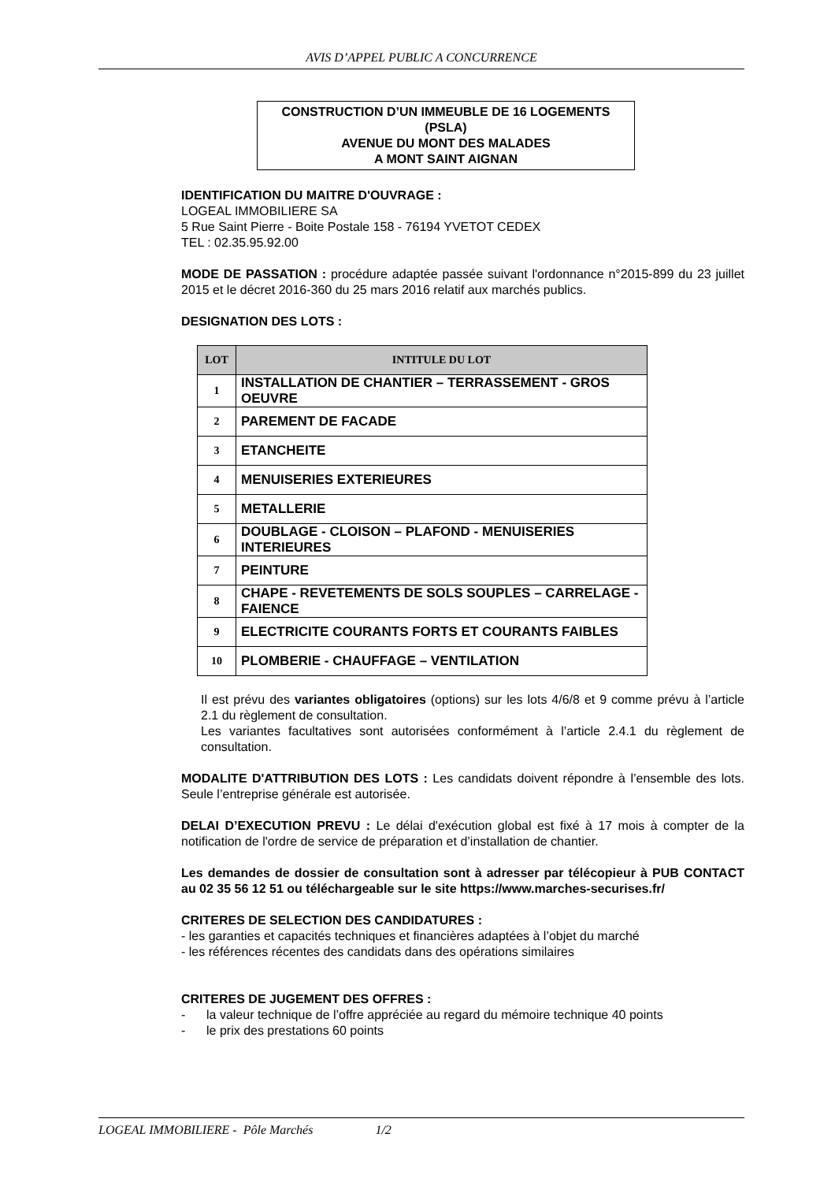AVIS D’APPEL PUBLIC A CONCURRENCE
CONSTRUCTION D’UN IMMEUBLE DE 16 LOGEMENTS
(PSLA)
AVENUE DU MONT DES MALADES
A MONT SAINT AIGNAN
IDENTIFICATION DU MAITRE D'OUVRAGE :
LOGEAL IMMOBILIERE SA
5 Rue Saint Pierre - Boite Postale 158 - 76194 YVETOT CEDEX
TEL : 02.35.95.92.00
MODE DE PASSATION : procédure adaptée passée suivant l'ordonnance n°2015-899 du 23 juillet 2015 et le décret 2016-360 du 25 mars 2016 relatif aux marchés publics.
DESIGNATION DES LOTS :
| LOT | INTITULE DU LOT |
| --- | --- |
| 1 | INSTALLATION DE CHANTIER – TERRASSEMENT - GROS OEUVRE |
| 2 | PAREMENT DE FACADE |
| 3 | ETANCHEITE |
| 4 | MENUISERIES EXTERIEURES |
| 5 | METALLERIE |
| 6 | DOUBLAGE - CLOISON – PLAFOND - MENUISERIES INTERIEURES |
| 7 | PEINTURE |
| 8 | CHAPE - REVETEMENTS DE SOLS SOUPLES – CARRELAGE - FAIENCE |
| 9 | ELECTRICITE COURANTS FORTS ET COURANTS FAIBLES |
| 10 | PLOMBERIE - CHAUFFAGE – VENTILATION |
Il est prévu des variantes obligatoires (options) sur les lots 4/6/8 et 9 comme prévu à l’article 2.1 du règlement de consultation.
Les variantes facultatives sont autorisées conformément à l’article 2.4.1 du règlement de consultation.
MODALITE D'ATTRIBUTION DES LOTS : Les candidats doivent répondre à l’ensemble des lots. Seule l’entreprise générale est autorisée.
DELAI D’EXECUTION PREVU : Le délai d'exécution global est fixé à 17 mois à compter de la notification de l'ordre de service de préparation et d’installation de chantier.
Les demandes de dossier de consultation sont à adresser par télécopieur à PUB CONTACT au 02 35 56 12 51 ou téléchargeable sur le site https://www.marches-securises.fr/
CRITERES DE SELECTION DES CANDIDATURES :
- les garanties et capacités techniques et financières adaptées à l’objet du marché
- les références récentes des candidats dans des opérations similaires
CRITERES DE JUGEMENT DES OFFRES :
- la valeur technique de l’offre appréciée au regard du mémoire technique 40 points
- le prix des prestations 60 points
LOGEAL IMMOBILIERE - Pôle Marchés 1/2